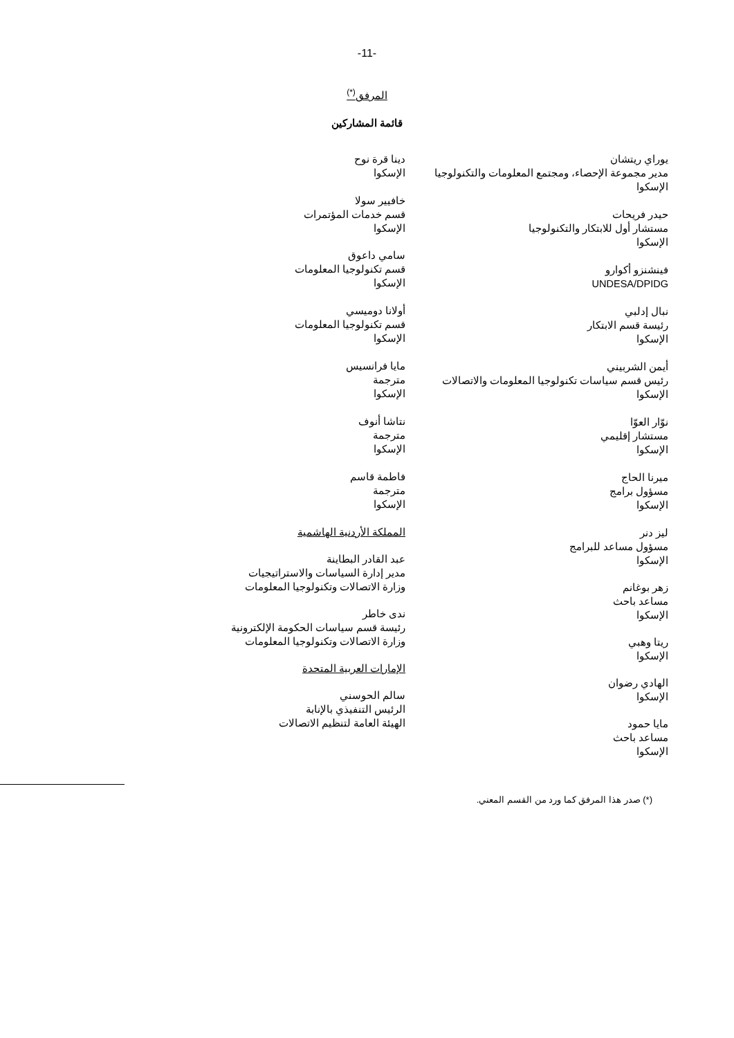-11-
المرفق<sup>(*)</sup>
قائمة المشاركين
يوراي ريتشان
مدير مجموعة الإحصاء، ومجتمع المعلومات والتكنولوجيا
الإسكوا
حيدر فريحات
مستشار أول للابتكار والتكنولوجيا
الإسكوا
فينشنزو أكوارو
UNDESA/DPIDG
نبال إدلبي
رئيسة قسم الابتكار
الإسكوا
أيمن الشربيني
رئيس قسم سياسات تكنولوجيا المعلومات والاتصالات
الإسكوا
نوّار العوّا
مستشار إقليمي
الإسكوا
ميرنا الحاج
مسؤول برامج
الإسكوا
ليز دنر
مسؤول مساعد للبرامج
الإسكوا
زهر بوغانم
مساعد باحث
الإسكوا
ريتا وهبي
الإسكوا
الهادي رضوان
الإسكوا
مايا حمود
مساعد باحث
الإسكوا
دينا قرة نوح
الإسكوا
خافيير سولا
قسم خدمات المؤتمرات
الإسكوا
سامي داعوق
قسم تكنولوجيا المعلومات
الإسكوا
أولانا دوميسي
قسم تكنولوجيا المعلومات
الإسكوا
مايا فرانسيس
مترجمة
الإسكوا
نتاشا أنوف
مترجمة
الإسكوا
فاطمة قاسم
مترجمة
الإسكوا
المملكة الأردنية الهاشمية
عبد القادر البطاينة
مدير إدارة السياسات والاستراتيجيات
وزارة الاتصالات وتكنولوجيا المعلومات
ندى خاطر
رئيسة قسم سياسات الحكومة الإلكترونية
وزارة الاتصالات وتكنولوجيا المعلومات
الإمارات العربية المتحدة
سالم الحوسني
الرئيس التنفيذي بالإنابة
الهيئة العامة لتنظيم الاتصالات
(*) صدر هذا المرفق كما ورد من القسم المعني.